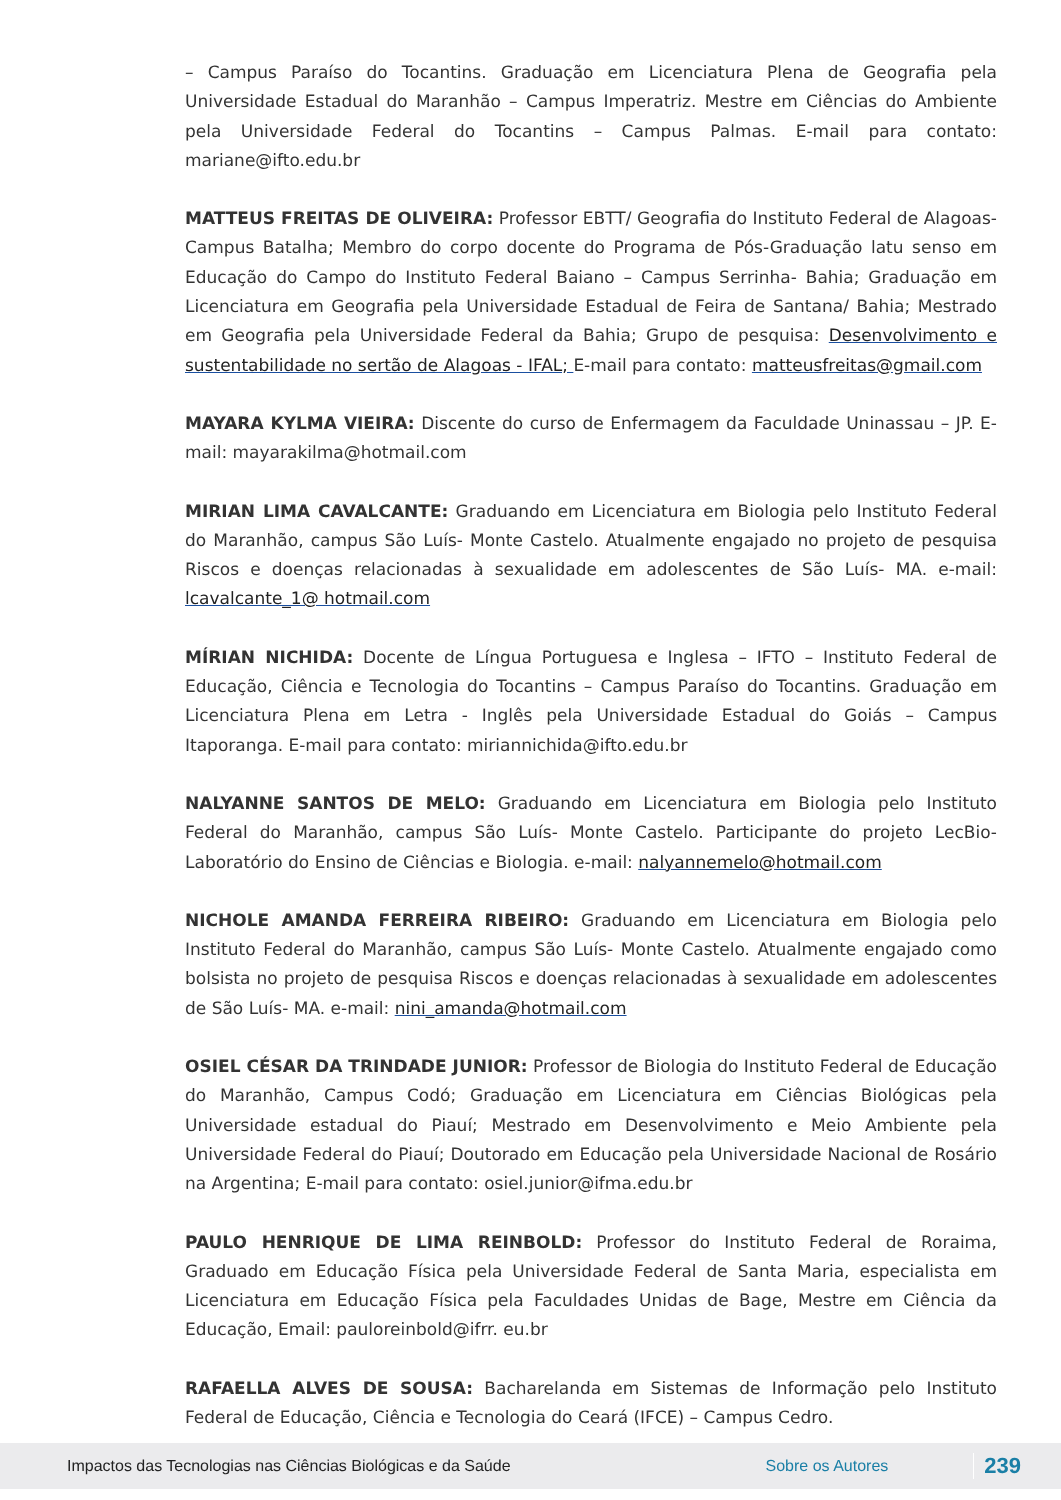– Campus Paraíso do Tocantins. Graduação em Licenciatura Plena de Geografia pela Universidade Estadual do Maranhão – Campus Imperatriz. Mestre em Ciências do Ambiente pela Universidade Federal do Tocantins – Campus Palmas. E-mail para contato: mariane@ifto.edu.br
MATTEUS FREITAS DE OLIVEIRA: Professor EBTT/ Geografia do Instituto Federal de Alagoas- Campus Batalha; Membro do corpo docente do Programa de Pós-Graduação latu senso em Educação do Campo do Instituto Federal Baiano – Campus Serrinha- Bahia; Graduação em Licenciatura em Geografia pela Universidade Estadual de Feira de Santana/ Bahia; Mestrado em Geografia pela Universidade Federal da Bahia; Grupo de pesquisa: Desenvolvimento e sustentabilidade no sertão de Alagoas - IFAL; E-mail para contato: matteusfreitas@gmail.com
MAYARA KYLMA VIEIRA: Discente do curso de Enfermagem da Faculdade Uninassau – JP. E-mail: mayarakilma@hotmail.com
MIRIAN LIMA CAVALCANTE: Graduando em Licenciatura em Biologia pelo Instituto Federal do Maranhão, campus São Luís- Monte Castelo. Atualmente engajado no projeto de pesquisa Riscos e doenças relacionadas à sexualidade em adolescentes de São Luís- MA. e-mail: lcavalcante_1@ hotmail.com
MÍRIAN NICHIDA: Docente de Língua Portuguesa e Inglesa – IFTO – Instituto Federal de Educação, Ciência e Tecnologia do Tocantins – Campus Paraíso do Tocantins. Graduação em Licenciatura Plena em Letra - Inglês pela Universidade Estadual do Goiás – Campus Itaporanga. E-mail para contato: miriannichida@ifto.edu.br
NALYANNE SANTOS DE MELO: Graduando em Licenciatura em Biologia pelo Instituto Federal do Maranhão, campus São Luís- Monte Castelo. Participante do projeto LecBio- Laboratório do Ensino de Ciências e Biologia. e-mail: nalyannemelo@hotmail.com
NICHOLE AMANDA FERREIRA RIBEIRO: Graduando em Licenciatura em Biologia pelo Instituto Federal do Maranhão, campus São Luís- Monte Castelo. Atualmente engajado como bolsista no projeto de pesquisa Riscos e doenças relacionadas à sexualidade em adolescentes de São Luís- MA. e-mail: nini_amanda@hotmail.com
OSIEL CÉSAR DA TRINDADE JUNIOR: Professor de Biologia do Instituto Federal de Educação do Maranhão, Campus Codó; Graduação em Licenciatura em Ciências Biológicas pela Universidade estadual do Piauí; Mestrado em Desenvolvimento e Meio Ambiente pela Universidade Federal do Piauí; Doutorado em Educação pela Universidade Nacional de Rosário na Argentina; E-mail para contato: osiel.junior@ifma.edu.br
PAULO HENRIQUE DE LIMA REINBOLD: Professor do Instituto Federal de Roraima, Graduado em Educação Física pela Universidade Federal de Santa Maria, especialista em Licenciatura em Educação Física pela Faculdades Unidas de Bage, Mestre em Ciência da Educação, Email: pauloreinbold@ifrr. eu.br
RAFAELLA ALVES DE SOUSA: Bacharelanda em Sistemas de Informação pelo Instituto Federal de Educação, Ciência e Tecnologia do Ceará (IFCE) – Campus Cedro.
Impactos das Tecnologias nas Ciências Biológicas e da Saúde Sobre os Autores 239